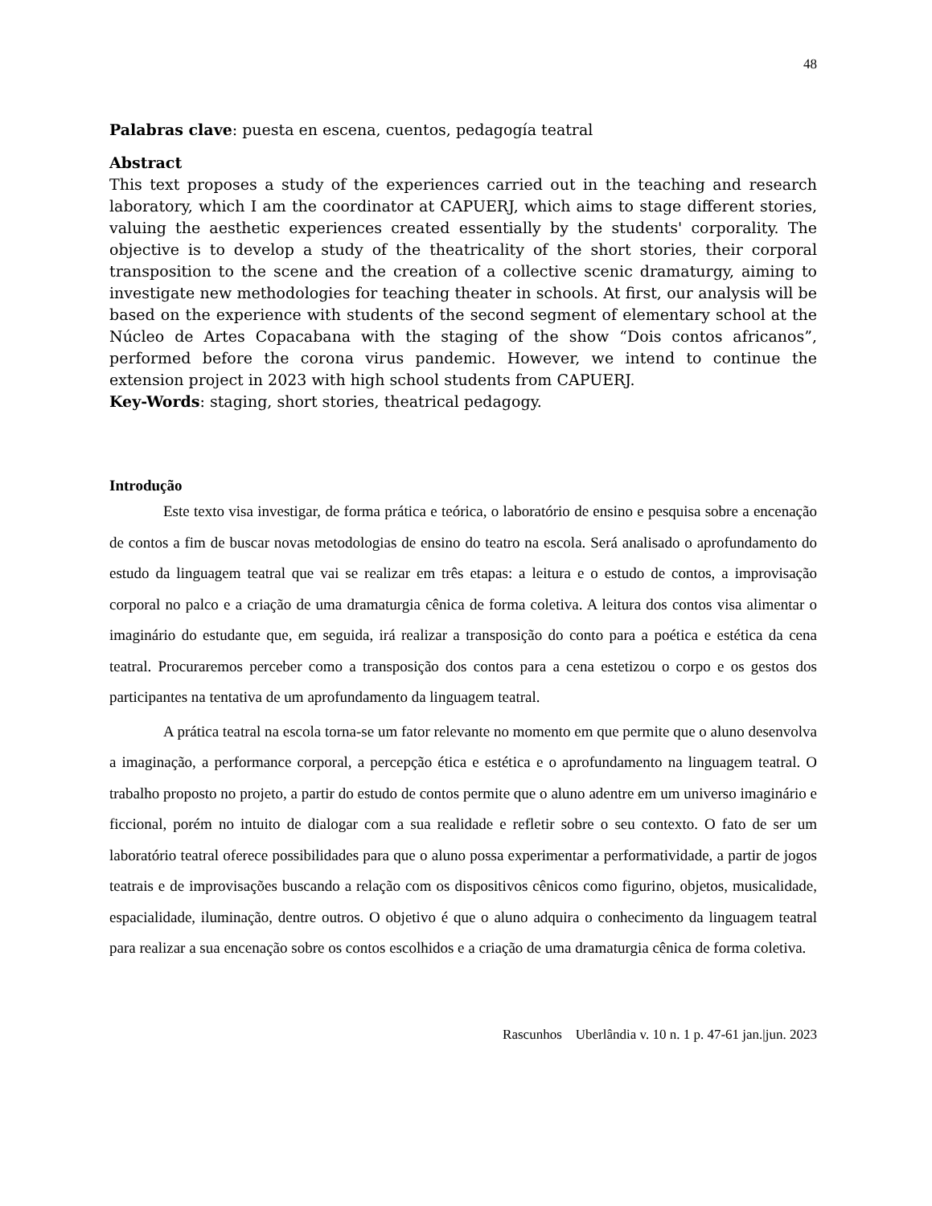48
Palabras clave: puesta en escena, cuentos, pedagogía teatral
Abstract
This text proposes a study of the experiences carried out in the teaching and research laboratory, which I am the coordinator at CAPUERJ, which aims to stage different stories, valuing the aesthetic experiences created essentially by the students' corporality. The objective is to develop a study of the theatricality of the short stories, their corporal transposition to the scene and the creation of a collective scenic dramaturgy, aiming to investigate new methodologies for teaching theater in schools. At first, our analysis will be based on the experience with students of the second segment of elementary school at the Núcleo de Artes Copacabana with the staging of the show “Dois contos africanos”, performed before the corona virus pandemic. However, we intend to continue the extension project in 2023 with high school students from CAPUERJ.
Key-Words: staging, short stories, theatrical pedagogy.
Introdução
Este texto visa investigar, de forma prática e teórica, o laboratório de ensino e pesquisa sobre a encenação de contos a fim de buscar novas metodologias de ensino do teatro na escola. Será analisado o aprofundamento do estudo da linguagem teatral que vai se realizar em três etapas: a leitura e o estudo de contos, a improvisação corporal no palco e a criação de uma dramaturgia cênica de forma coletiva. A leitura dos contos visa alimentar o imaginário do estudante que, em seguida, irá realizar a transposição do conto para a poética e estética da cena teatral. Procuraremos perceber como a transposição dos contos para a cena estetizou o corpo e os gestos dos participantes na tentativa de um aprofundamento da linguagem teatral.
A prática teatral na escola torna-se um fator relevante no momento em que permite que o aluno desenvolva a imaginação, a performance corporal, a percepção ética e estética e o aprofundamento na linguagem teatral. O trabalho proposto no projeto, a partir do estudo de contos permite que o aluno adentre em um universo imaginário e ficcional, porém no intuito de dialogar com a sua realidade e refletir sobre o seu contexto. O fato de ser um laboratório teatral oferece possibilidades para que o aluno possa experimentar a performatividade, a partir de jogos teatrais e de improvisações buscando a relação com os dispositivos cênicos como figurino, objetos, musicalidade, espacialidade, iluminação, dentre outros. O objetivo é que o aluno adquira o conhecimento da linguagem teatral para realizar a sua encenação sobre os contos escolhidos e a criação de uma dramaturgia cênica de forma coletiva.
Rascunhos Uberlândia v. 10 n. 1 p. 47-61 jan.|jun. 2023